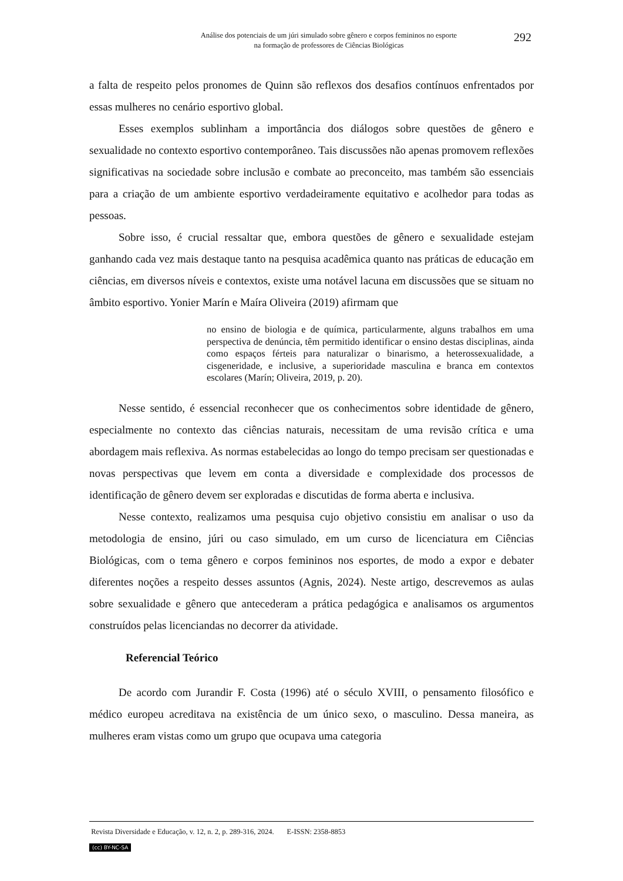Análise dos potenciais de um júri simulado sobre gênero e corpos femininos no esporte
na formação de professores de Ciências Biológicas
292
a falta de respeito pelos pronomes de Quinn são reflexos dos desafios contínuos enfrentados por essas mulheres no cenário esportivo global.
Esses exemplos sublinham a importância dos diálogos sobre questões de gênero e sexualidade no contexto esportivo contemporâneo. Tais discussões não apenas promovem reflexões significativas na sociedade sobre inclusão e combate ao preconceito, mas também são essenciais para a criação de um ambiente esportivo verdadeiramente equitativo e acolhedor para todas as pessoas.
Sobre isso, é crucial ressaltar que, embora questões de gênero e sexualidade estejam ganhando cada vez mais destaque tanto na pesquisa acadêmica quanto nas práticas de educação em ciências, em diversos níveis e contextos, existe uma notável lacuna em discussões que se situam no âmbito esportivo. Yonier Marín e Maíra Oliveira (2019) afirmam que
no ensino de biologia e de química, particularmente, alguns trabalhos em uma perspectiva de denúncia, têm permitido identificar o ensino destas disciplinas, ainda como espaços férteis para naturalizar o binarismo, a heterossexualidade, a cisgeneridade, e inclusive, a superioridade masculina e branca em contextos escolares (Marín; Oliveira, 2019, p. 20).
Nesse sentido, é essencial reconhecer que os conhecimentos sobre identidade de gênero, especialmente no contexto das ciências naturais, necessitam de uma revisão crítica e uma abordagem mais reflexiva. As normas estabelecidas ao longo do tempo precisam ser questionadas e novas perspectivas que levem em conta a diversidade e complexidade dos processos de identificação de gênero devem ser exploradas e discutidas de forma aberta e inclusiva.
Nesse contexto, realizamos uma pesquisa cujo objetivo consistiu em analisar o uso da metodologia de ensino, júri ou caso simulado, em um curso de licenciatura em Ciências Biológicas, com o tema gênero e corpos femininos nos esportes, de modo a expor e debater diferentes noções a respeito desses assuntos (Agnis, 2024). Neste artigo, descrevemos as aulas sobre sexualidade e gênero que antecederam a prática pedagógica e analisamos os argumentos construídos pelas licenciandas no decorrer da atividade.
Referencial Teórico
De acordo com Jurandir F. Costa (1996) até o século XVIII, o pensamento filosófico e médico europeu acreditava na existência de um único sexo, o masculino. Dessa maneira, as mulheres eram vistas como um grupo que ocupava uma categoria
Revista Diversidade e Educação, v. 12, n. 2, p. 289-316, 2024. E-ISSN: 2358-8853
(cc) BY-NC-SA